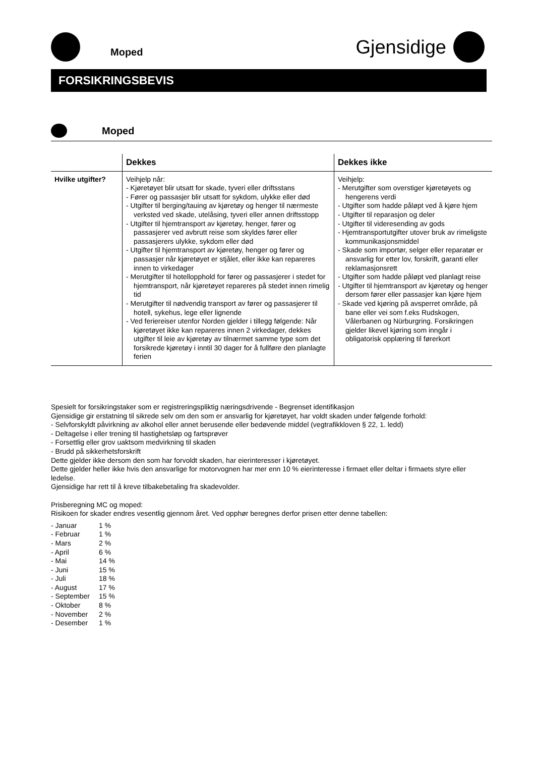Moped
Gjensidige
FORSIKRINGSBEVIS
Moped
| | Dekkes | Dekkes ikke |
| --- | --- | --- |
| Hvilke utgifter? | Veihjelp når: - Kjøretøyet blir utsatt for skade, tyveri eller driftsstans - Fører og passasjer blir utsatt for sykdom, ulykke eller død - Utgifter til berging/tauing av kjøretøy og henger til nærmeste verksted ved skade, utelåsing, tyveri eller annen driftsstopp - Utgifter til hjemtransport av kjøretøy, henger, fører og passasjerer ved avbrutt reise som skyldes fører eller passasjerers ulykke, sykdom eller død - Utgifter til hjemtransport av kjøretøy, henger og fører og passasjer når kjøretøyet er stjålet, eller ikke kan repareres innen to virkedager - Merutgifter til hotellopphold for fører og passasjerer i stedet for hjemtransport, når kjøretøyet repareres på stedet innen rimelig tid - Merutgifter til nødvendig transport av fører og passasjerer til hotell, sykehus, lege eller lignende - Ved feriereiser utenfor Norden gjelder i tillegg følgende: Når kjøretøyet ikke kan repareres innen 2 virkedager, dekkes utgifter til leie av kjøretøy av tilnærmet samme type som det forsikrede kjøretøy i inntil 30 dager for å fullføre den planlagte ferien | Veihjelp: - Merutgifter som overstiger kjøretøyets og hengerens verdi - Utgifter som hadde påløpt ved å kjøre hjem - Utgifter til reparasjon og deler - Utgifter til videresending av gods - Hjemtransportutgifter utover bruk av rimeligste kommunikasjonsmiddel - Skade som importør, selger eller reparatør er ansvarlig for etter lov, forskrift, garanti eller reklamasjonsrett - Utgifter som hadde påløpt ved planlagt reise - Utgifter til hjemtransport av kjøretøy og henger dersom fører eller passasjer kan kjøre hjem - Skade ved kjøring på avsperret område, på bane eller vei som f.eks Rudskogen, Vålerbanen og Nürburgring. Forsikringen gjelder likevel kjøring som inngår i obligatorisk opplæring til førerkort |
Spesielt for forsikringstaker som er registreringspliktig næringsdrivende - Begrenset identifikasjon
Gjensidige gir erstatning til sikrede selv om den som er ansvarlig for kjøretøyet, har voldt skaden under følgende forhold:
- Selvforskyldt påvirkning av alkohol eller annet berusende eller bedøvende middel (vegtrafikkloven § 22, 1. ledd)
- Deltagelse i eller trening til hastighetsløp og fartsprøver
- Forsettlig eller grov uaktsom medvirkning til skaden
- Brudd på sikkerhetsforskrift
Dette gjelder ikke dersom den som har forvoldt skaden, har eierinteresser i kjøretøyet.
Dette gjelder heller ikke hvis den ansvarlige for motorvognen har mer enn 10 % eierinteresse i firmaet eller deltar i firmaets styre eller ledelse.
Gjensidige har rett til å kreve tilbakebetaling fra skadevolder.
Prisberegning MC og moped:
Risikoen for skader endres vesentlig gjennom året. Ved opphør beregnes derfor prisen etter denne tabellen:
| - Januar | 1 % |
| - Februar | 1 % |
| - Mars | 2 % |
| - April | 6 % |
| - Mai | 14 % |
| - Juni | 15 % |
| - Juli | 18 % |
| - August | 17 % |
| - September | 15 % |
| - Oktober | 8 % |
| - November | 2 % |
| - Desember | 1 % |